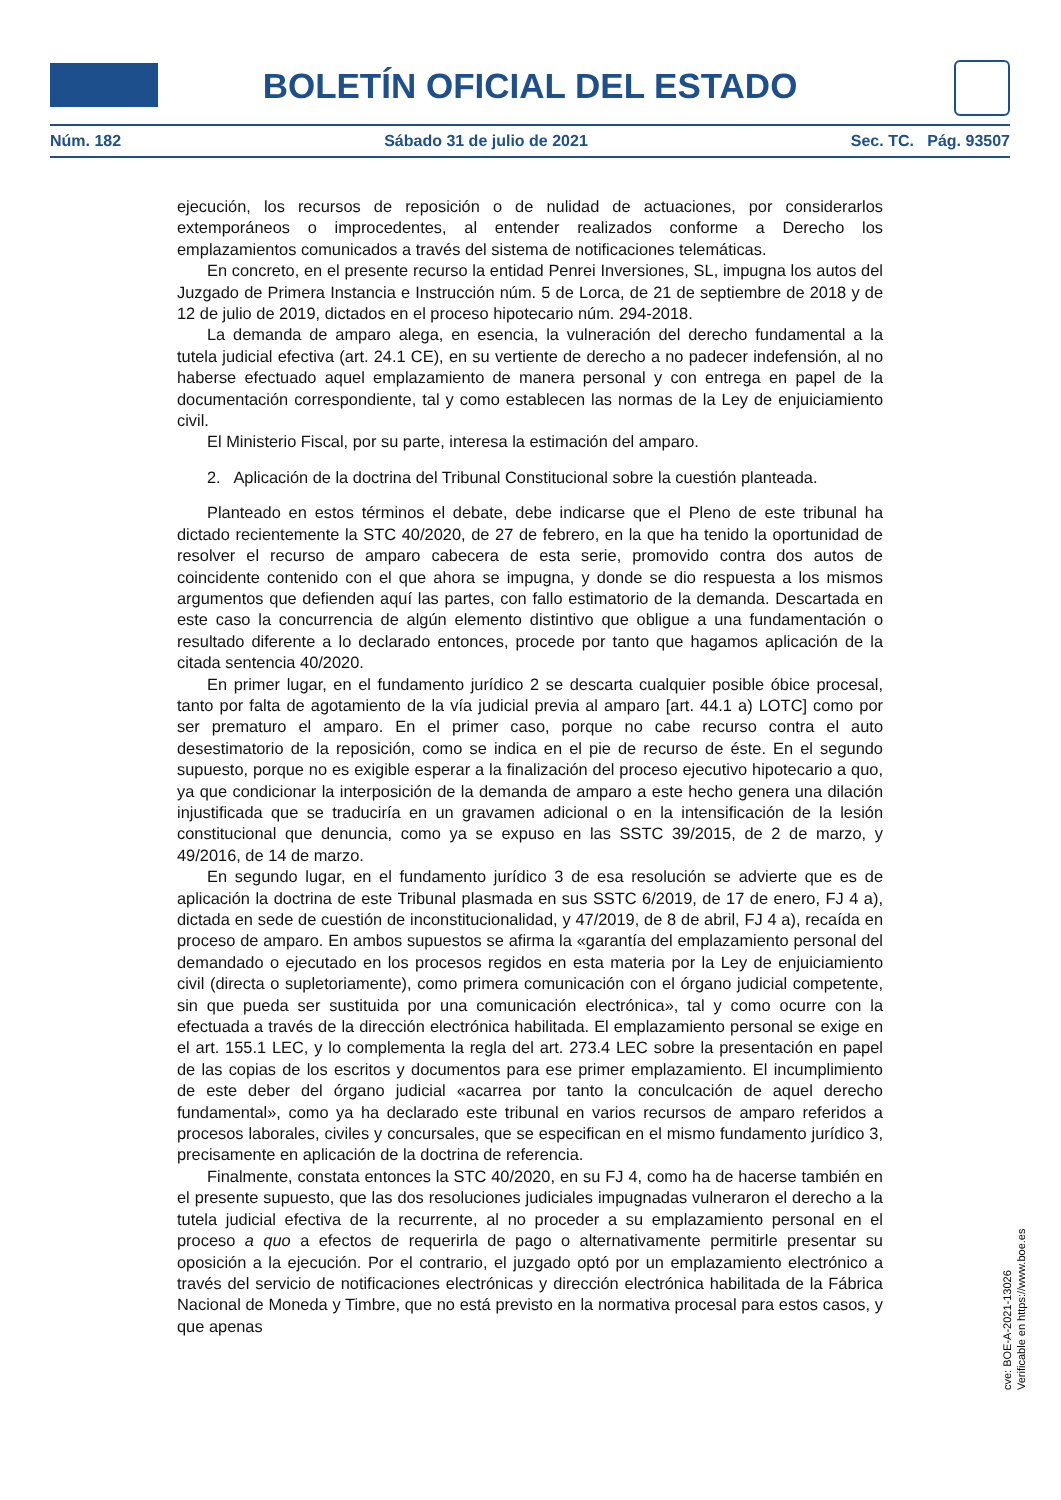BOLETÍN OFICIAL DEL ESTADO
Núm. 182 Sábado 31 de julio de 2021 Sec. TC. Pág. 93507
ejecución, los recursos de reposición o de nulidad de actuaciones, por considerarlos extemporáneos o improcedentes, al entender realizados conforme a Derecho los emplazamientos comunicados a través del sistema de notificaciones telemáticas.
En concreto, en el presente recurso la entidad Penrei Inversiones, SL, impugna los autos del Juzgado de Primera Instancia e Instrucción núm. 5 de Lorca, de 21 de septiembre de 2018 y de 12 de julio de 2019, dictados en el proceso hipotecario núm. 294-2018.
La demanda de amparo alega, en esencia, la vulneración del derecho fundamental a la tutela judicial efectiva (art. 24.1 CE), en su vertiente de derecho a no padecer indefensión, al no haberse efectuado aquel emplazamiento de manera personal y con entrega en papel de la documentación correspondiente, tal y como establecen las normas de la Ley de enjuiciamiento civil.
El Ministerio Fiscal, por su parte, interesa la estimación del amparo.
2. Aplicación de la doctrina del Tribunal Constitucional sobre la cuestión planteada.
Planteado en estos términos el debate, debe indicarse que el Pleno de este tribunal ha dictado recientemente la STC 40/2020, de 27 de febrero, en la que ha tenido la oportunidad de resolver el recurso de amparo cabecera de esta serie, promovido contra dos autos de coincidente contenido con el que ahora se impugna, y donde se dio respuesta a los mismos argumentos que defienden aquí las partes, con fallo estimatorio de la demanda. Descartada en este caso la concurrencia de algún elemento distintivo que obligue a una fundamentación o resultado diferente a lo declarado entonces, procede por tanto que hagamos aplicación de la citada sentencia 40/2020.
En primer lugar, en el fundamento jurídico 2 se descarta cualquier posible óbice procesal, tanto por falta de agotamiento de la vía judicial previa al amparo [art. 44.1 a) LOTC] como por ser prematuro el amparo. En el primer caso, porque no cabe recurso contra el auto desestimatorio de la reposición, como se indica en el pie de recurso de éste. En el segundo supuesto, porque no es exigible esperar a la finalización del proceso ejecutivo hipotecario a quo, ya que condicionar la interposición de la demanda de amparo a este hecho genera una dilación injustificada que se traduciría en un gravamen adicional o en la intensificación de la lesión constitucional que denuncia, como ya se expuso en las SSTC 39/2015, de 2 de marzo, y 49/2016, de 14 de marzo.
En segundo lugar, en el fundamento jurídico 3 de esa resolución se advierte que es de aplicación la doctrina de este Tribunal plasmada en sus SSTC 6/2019, de 17 de enero, FJ 4 a), dictada en sede de cuestión de inconstitucionalidad, y 47/2019, de 8 de abril, FJ 4 a), recaída en proceso de amparo. En ambos supuestos se afirma la «garantía del emplazamiento personal del demandado o ejecutado en los procesos regidos en esta materia por la Ley de enjuiciamiento civil (directa o supletoriamente), como primera comunicación con el órgano judicial competente, sin que pueda ser sustituida por una comunicación electrónica», tal y como ocurre con la efectuada a través de la dirección electrónica habilitada. El emplazamiento personal se exige en el art. 155.1 LEC, y lo complementa la regla del art. 273.4 LEC sobre la presentación en papel de las copias de los escritos y documentos para ese primer emplazamiento. El incumplimiento de este deber del órgano judicial «acarrea por tanto la conculcación de aquel derecho fundamental», como ya ha declarado este tribunal en varios recursos de amparo referidos a procesos laborales, civiles y concursales, que se especifican en el mismo fundamento jurídico 3, precisamente en aplicación de la doctrina de referencia.
Finalmente, constata entonces la STC 40/2020, en su FJ 4, como ha de hacerse también en el presente supuesto, que las dos resoluciones judiciales impugnadas vulneraron el derecho a la tutela judicial efectiva de la recurrente, al no proceder a su emplazamiento personal en el proceso a quo a efectos de requerirla de pago o alternativamente permitirle presentar su oposición a la ejecución. Por el contrario, el juzgado optó por un emplazamiento electrónico a través del servicio de notificaciones electrónicas y dirección electrónica habilitada de la Fábrica Nacional de Moneda y Timbre, que no está previsto en la normativa procesal para estos casos, y que apenas
cve: BOE-A-2021-13026
Verificable en https://www.boe.es